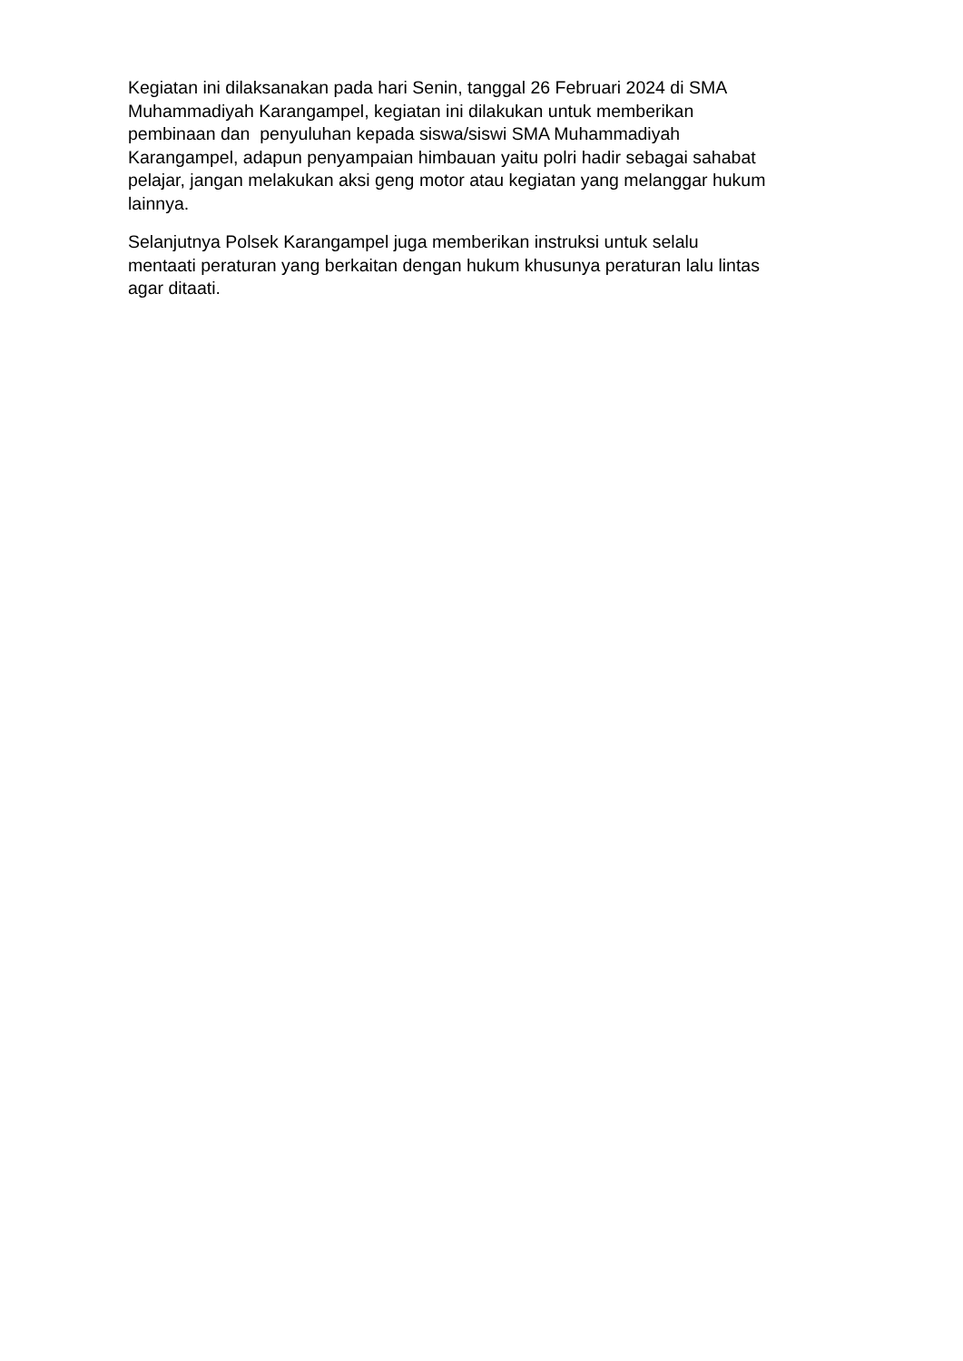Kegiatan ini dilaksanakan pada hari Senin, tanggal 26 Februari 2024 di SMA
Muhammadiyah Karangampel, kegiatan ini dilakukan untuk memberikan
pembinaan dan penyuluhan kepada siswa/siswi SMA Muhammadiyah
Karangampel, adapun penyampaian himbauan yaitu polri hadir sebagai sahabat
pelajar, jangan melakukan aksi geng motor atau kegiatan yang melanggar hukum
lainnya.
Selanjutnya Polsek Karangampel juga memberikan instruksi untuk selalu
mentaati peraturan yang berkaitan dengan hukum khusunya peraturan lalu lintas
agar ditaati.